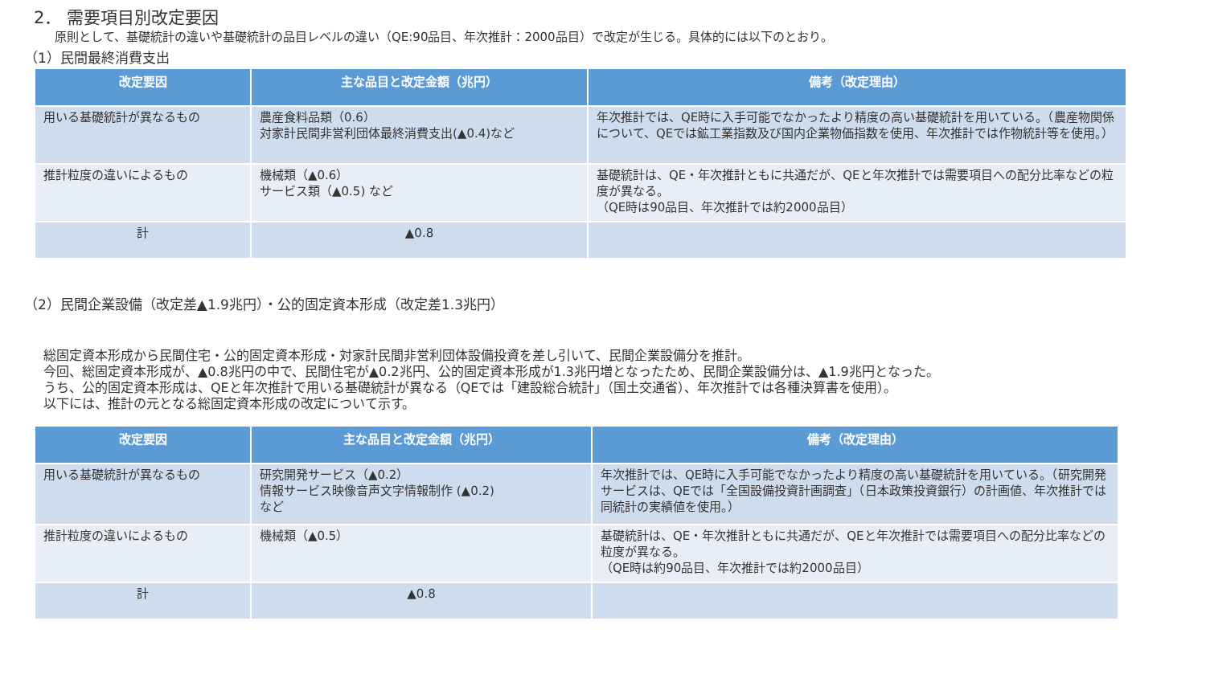2． 需要項目別改定要因
原則として、基礎統計の違いや基礎統計の品目レベルの違い（QE:90品目、年次推計：2000品目）で改定が生じる。具体的には以下のとおり。
（1）民間最終消費支出
| 改定要因 | 主な品目と改定金額（兆円） | 備考（改定理由） |
| --- | --- | --- |
| 用いる基礎統計が異なるもの | 農産食料品類（0.6） 対家計民間非営利団体最終消費支出(▲0.4)など | 年次推計では、QE時に入手可能でなかったより精度の高い基礎統計を用いている。（農産物関係について、QEでは鉱工業指数及び国内企業物価指数を使用、年次推計では作物統計等を使用。） |
| 推計粒度の違いによるもの | 機械類（▲0.6） サービス類（▲0.5) など | 基礎統計は、QE・年次推計ともに共通だが、QEと年次推計では需要項目への配分比率などの粒度が異なる。 （QE時は90品目、年次推計では約2000品目） |
| 計 | ▲0.8 | |
（2）民間企業設備（改定差▲1.9兆円）・公的固定資本形成（改定差1.3兆円）
総固定資本形成から民間住宅・公的固定資本形成・対家計民間非営利団体設備投資を差し引いて、民間企業設備分を推計。
今回、総固定資本形成が、▲0.8兆円の中で、民間住宅が▲0.2兆円、公的固定資本形成が1.3兆円増となったため、民間企業設備分は、▲1.9兆円となった。
うち、公的固定資本形成は、QEと年次推計で用いる基礎統計が異なる（QEでは「建設総合統計」（国土交通省）、年次推計では各種決算書を使用）。
以下には、推計の元となる総固定資本形成の改定について示す。
| 改定要因 | 主な品目と改定金額（兆円） | 備考（改定理由） |
| --- | --- | --- |
| 用いる基礎統計が異なるもの | 研究開発サービス（▲0.2） 情報サービス映像音声文字情報制作 (▲0.2) など | 年次推計では、QE時に入手可能でなかったより精度の高い基礎統計を用いている。（研究開発サービスは、QEでは「全国設備投資計画調査」（日本政策投資銀行）の計画値、年次推計では同統計の実績値を使用。） |
| 推計粒度の違いによるもの | 機械類（▲0.5） | 基礎統計は、QE・年次推計ともに共通だが、QEと年次推計では需要項目への配分比率などの粒度が異なる。 （QE時は約90品目、年次推計では約2000品目） |
| 計 | ▲0.8 | |